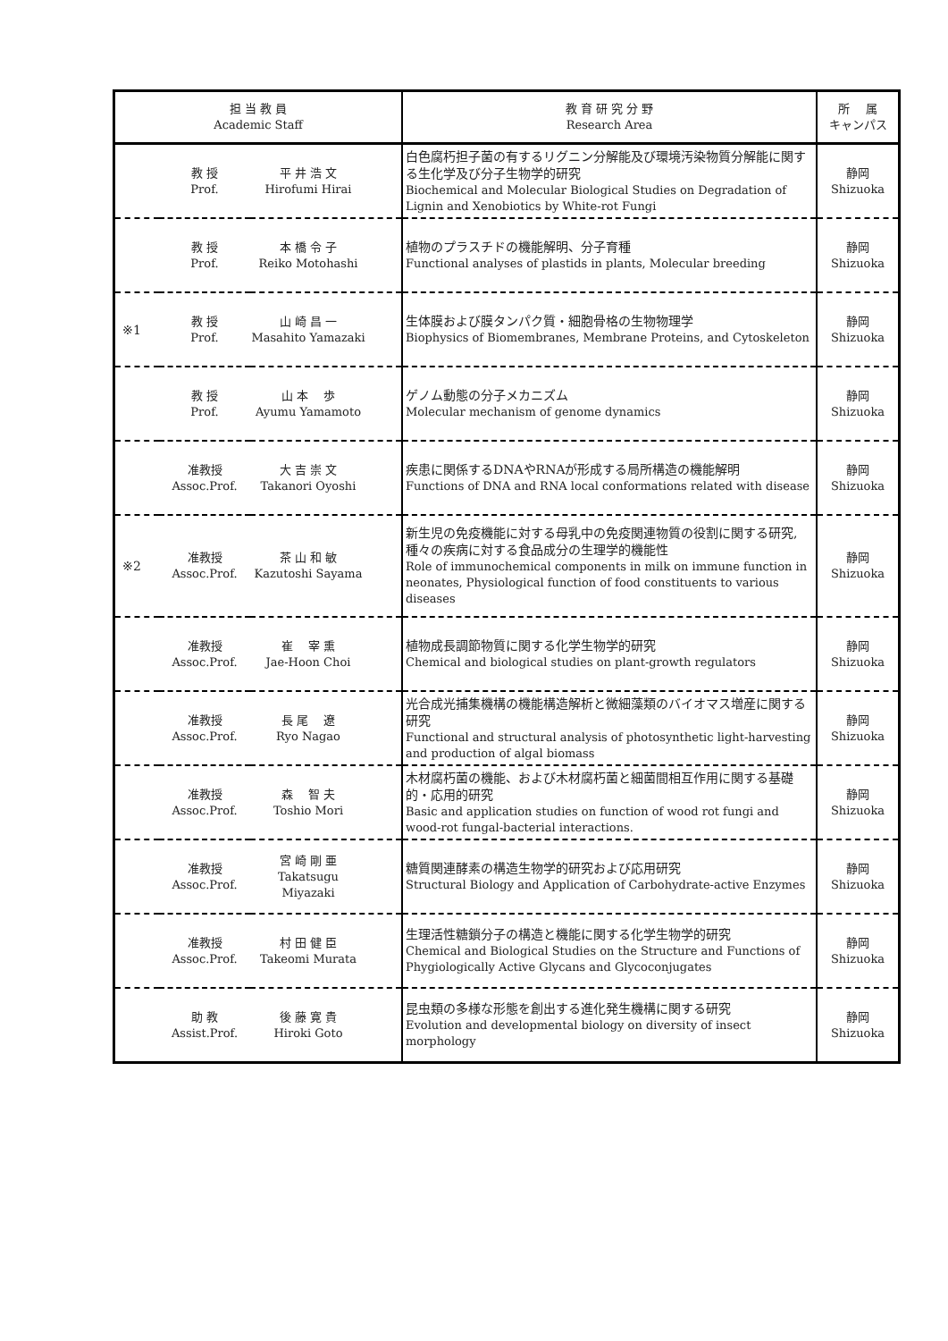| 担 当 教 員 Academic Staff | | | 教 育 研 究 分 野 Research Area | 所 属 キャンパス |
| --- | --- | --- | --- | --- |
| | 教 授 Prof. | 平 井 浩 文 Hirofumi Hirai | 白色腐朽担子菌の有するリグニン分解能及び環境汚染物質分解能に関する生化学及び分子生物学的研究 Biochemical and Molecular Biological Studies on Degradation of Lignin and Xenobiotics by White-rot Fungi | 静岡 Shizuoka |
| | 教 授 Prof. | 本 橋 令 子 Reiko Motohashi | 植物のプラスチドの機能解明、分子育種 Functional analyses of plastids in plants, Molecular breeding | 静岡 Shizuoka |
| ※1 | 教 授 Prof. | 山 崎 昌 一 Masahito Yamazaki | 生体膜および膜タンパク質・細胞骨格の生物物理学 Biophysics of Biomembranes, Membrane Proteins, and Cytoskeleton | 静岡 Shizuoka |
| | 教 授 Prof. | 山 本 歩 Ayumu Yamamoto | ゲノム動態の分子メカニズム Molecular mechanism of genome dynamics | 静岡 Shizuoka |
| | 准教授 Assoc.Prof. | 大 吉 崇 文 Takanori Oyoshi | 疾患に関係するDNAやRNAが形成する局所構造の機能解明 Functions of DNA and RNA local conformations related with disease | 静岡 Shizuoka |
| ※2 | 准教授 Assoc.Prof. | 茶 山 和 敏 Kazutoshi Sayama | 新生児の免疫機能に対する母乳中の免疫関連物質の役割に関する研究, 種々の疾病に対する食品成分の生理学的機能性 Role of immunochemical components in milk on immune function in neonates, Physiological function of food constituents to various diseases | 静岡 Shizuoka |
| | 准教授 Assoc.Prof. | 崔 宰 熏 Jae-Hoon Choi | 植物成長調節物質に関する化学生物学的研究 Chemical and biological studies on plant-growth regulators | 静岡 Shizuoka |
| | 准教授 Assoc.Prof. | 長 尾 遼 Ryo Nagao | 光合成光捕集機構の機能構造解析と微細藻類のバイオマス増産に関する研究 Functional and structural analysis of photosynthetic light-harvesting and production of algal biomass | 静岡 Shizuoka |
| | 准教授 Assoc.Prof. | 森 智 夫 Toshio Mori | 木材腐朽菌の機能、および木材腐朽菌と細菌間相互作用に関する基礎的・応用的研究 Basic and application studies on function of wood rot fungi and wood-rot fungal-bacterial interactions. | 静岡 Shizuoka |
| | 准教授 Assoc.Prof. | 宮 崎 剛 亜 Takatsugu Miyazaki | 糖質関連酵素の構造生物学的研究および応用研究 Structural Biology and Application of Carbohydrate-active Enzymes | 静岡 Shizuoka |
| | 准教授 Assoc.Prof. | 村 田 健 臣 Takeomi Murata | 生理活性糖鎖分子の構造と機能に関する化学生物学的研究 Chemical and Biological Studies on the Structure and Functions of Phygiologically Active Glycans and Glycoconjugates | 静岡 Shizuoka |
| | 助 教 Assist.Prof. | 後 藤 寛 貴 Hiroki Goto | 昆虫類の多様な形態を創出する進化発生機構に関する研究 Evolution and developmental biology on diversity of insect morphology | 静岡 Shizuoka |